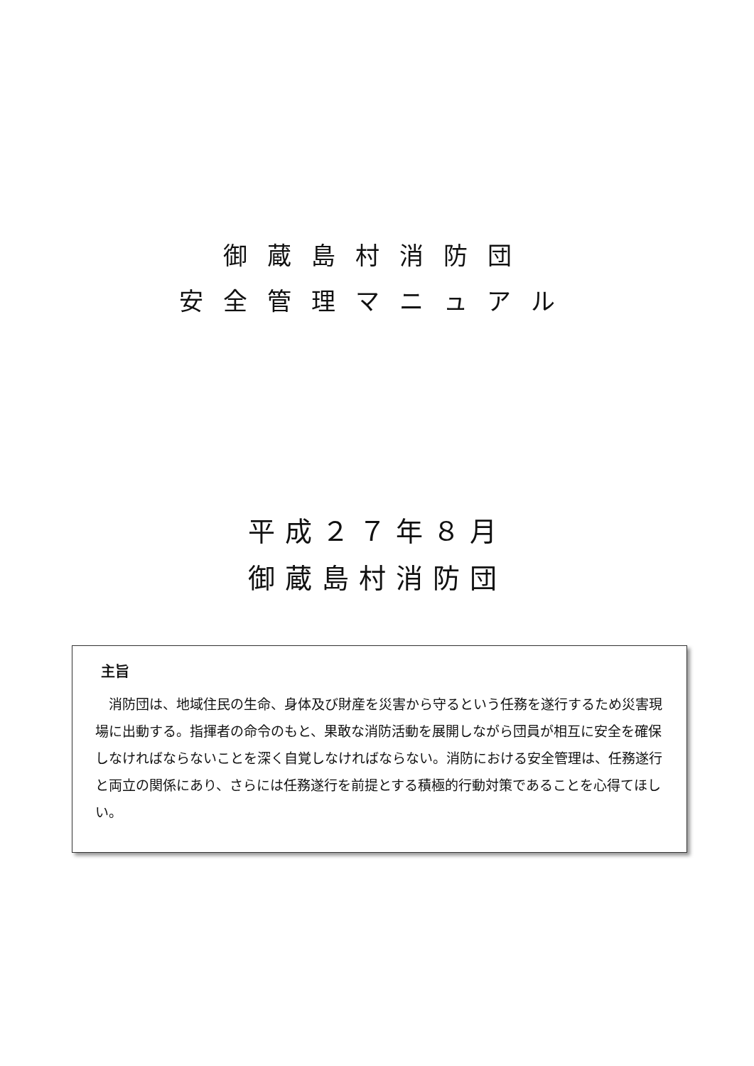御蔵島村消防団
安全管理マニュアル
平成２７年８月
御蔵島村消防団
主旨
消防団は、地域住民の生命、身体及び財産を災害から守るという任務を遂行するため災害現場に出動する。指揮者の命令のもと、果敢な消防活動を展開しながら団員が相互に安全を確保しなければならないことを深く自覚しなければならない。消防における安全管理は、任務遂行と両立の関係にあり、さらには任務遂行を前提とする積極的行動対策であることを心得てほしい。